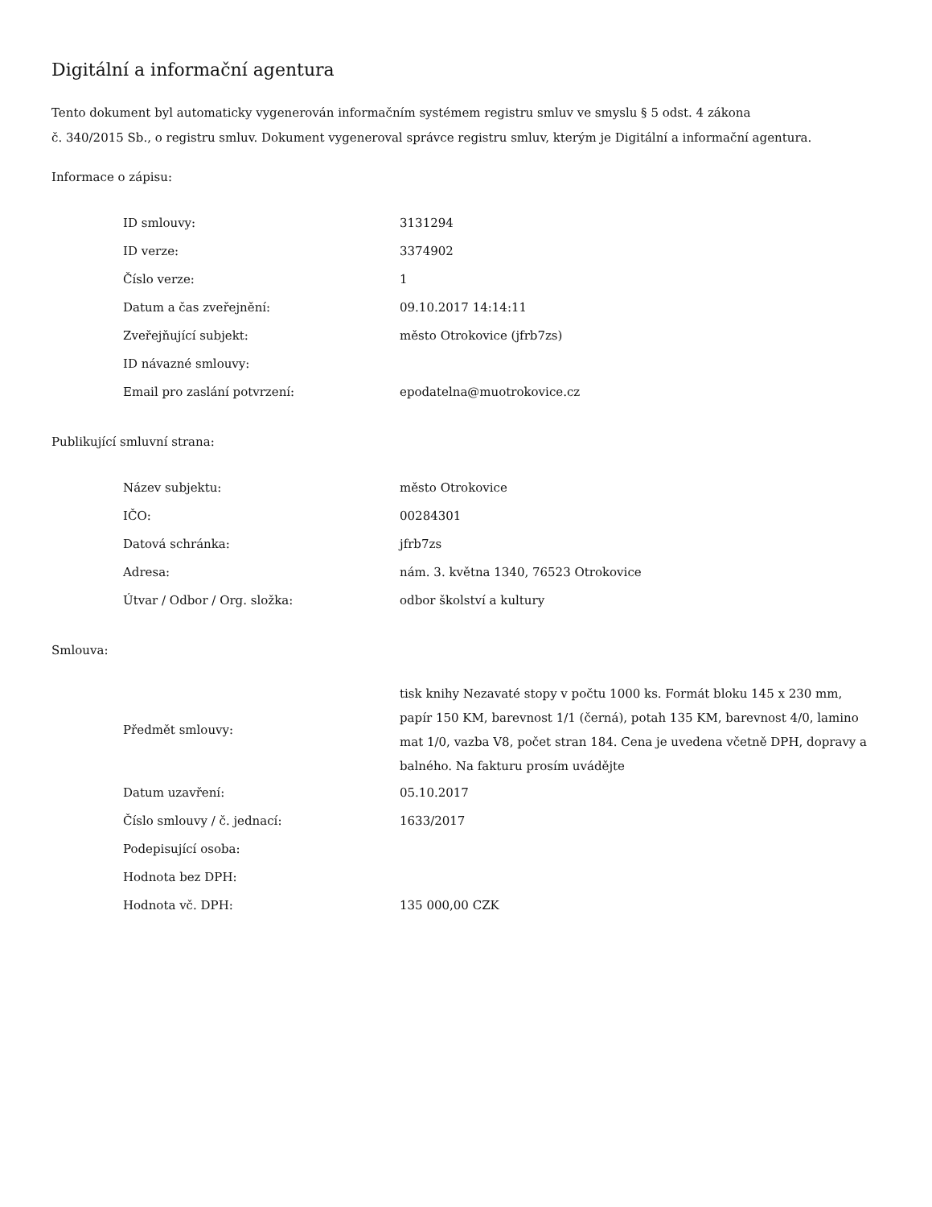Digitální a informační agentura
Tento dokument byl automaticky vygenerován informačním systémem registru smluv ve smyslu § 5 odst. 4 zákona
č. 340/2015 Sb., o registru smluv. Dokument vygeneroval správce registru smluv, kterým je Digitální a informační agentura.
Informace o zápisu:
| ID smlouvy: | 3131294 |
| ID verze: | 3374902 |
| Číslo verze: | 1 |
| Datum a čas zveřejnění: | 09.10.2017 14:14:11 |
| Zveřejňující subjekt: | město Otrokovice (jfrb7zs) |
| ID návazné smlouvy: | |
| Email pro zaslání potvrzení: | epodatelna@muotrokovice.cz |
Publikující smluvní strana:
| Název subjektu: | město Otrokovice |
| IČO: | 00284301 |
| Datová schránka: | jfrb7zs |
| Adresa: | nám. 3. května 1340, 76523 Otrokovice |
| Útvar / Odbor / Org. složka: | odbor školství a kultury |
Smlouva:
| Předmět smlouvy: | tisk knihy Nezavaté stopy v počtu 1000 ks. Formát bloku 145 x 230 mm, papír 150 KM, barevnost 1/1 (černá), potah 135 KM, barevnost 4/0, lamino mat 1/0, vazba V8, počet stran 184. Cena je uvedena včetně DPH, dopravy a balného. Na fakturu prosím uvádějte |
| Datum uzavření: | 05.10.2017 |
| Číslo smlouvy / č. jednací: | 1633/2017 |
| Podepisující osoba: | |
| Hodnota bez DPH: | |
| Hodnota vč. DPH: | 135 000,00 CZK |